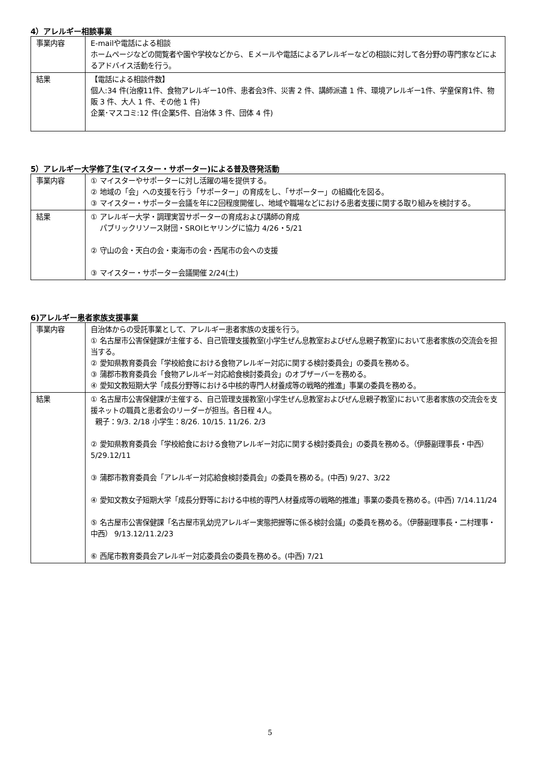4）アレルギー相談事業
| 事業内容 | E-mailや電話による相談 ホームページなどの閲覧者や園や学校などから、Ｅメールや電話によるアレルギーなどの相談に対して各分野の専門家などによるアドバイス活動を行う。 |
| 結果 | 【電話による相談件数】 個人:34 件(治療11件、食物アレルギー10件、患者会3件、災害 2 件、講師派遣 1 件、環境アレルギー1件、学童保育1件、物販 3 件、大人 1 件、その他 1 件) 企業･マスコミ:12 件(企業5件、自治体 3 件、団体 4 件) |
5）アレルギー大学修了生(マイスター・サポーター)による普及啓発活動
| 事業内容 | ① マイスターやサポーターに対し活躍の場を提供する。 ② 地域の「会」への支援を行う「サポーター」の育成をし、「サポーター」の組織化を図る。 ③ マイスター・サポーター会議を年に2回程度開催し、地域や職場などにおける患者支援に関する取り組みを検討する。 |
| 結果 | ① アレルギー大学・調理実習サポーターの育成および講師の育成 パブリックリソース財団・SROIヒヤリングに協力 4/26・5/21 ② 守山の会・天白の会・東海市の会・西尾市の会への支援 ③ マイスター・サポーター会議開催 2/24(土) |
6)アレルギー患者家族支援事業
| 事業内容 | 自治体からの受託事業として、アレルギー患者家族の支援を行う。 ① 名古屋市公害保健課が主催する、自己管理支援教室(小学生ぜん息教室およびぜん息親子教室)において患者家族の交流会を担当する。 ② 愛知県教育委員会「学校給食における食物アレルギー対応に関する検討委員会」の委員を務める。 ③ 蒲郡市教育委員会「食物アレルギー対応給食検討委員会」のオブザーバーを務める。 ④ 愛知文教短期大学「成長分野等における中核的専門人材養成等の戦略的推進」事業の委員を務める。 |
| 結果 | ① 名古屋市公害保健課が主催する、自己管理支援教室(小学生ぜん息教室およびぜん息親子教室)において患者家族の交流会を支援ネットの職員と患者会のリーダーが担当。各日程 4人。 親子：9/3. 2/18 小学生：8/26. 10/15. 11/26. 2/3 ② 愛知県教育委員会「学校給食における食物アレルギー対応に関する検討委員会」の委員を務める。（伊藤副理事長・中西） 5/29.12/11 ③ 蒲郡市教育委員会「アレルギー対応給食検討委員会」の委員を務める。(中西) 9/27、3/22 ④ 愛知文教女子短期大学「成長分野等における中核的専門人材養成等の戦略的推進」事業の委員を務める。(中西) 7/14.11/24 ⑤ 名古屋市公害保健課「名古屋市乳幼児アレルギー実態把握等に係る検討会議」の委員を務める。（伊藤副理事長・二村理事・中西） 9/13.12/11.2/23 ⑥ 西尾市教育委員会アレルギー対応委員会の委員を務める。(中西) 7/21 |
5